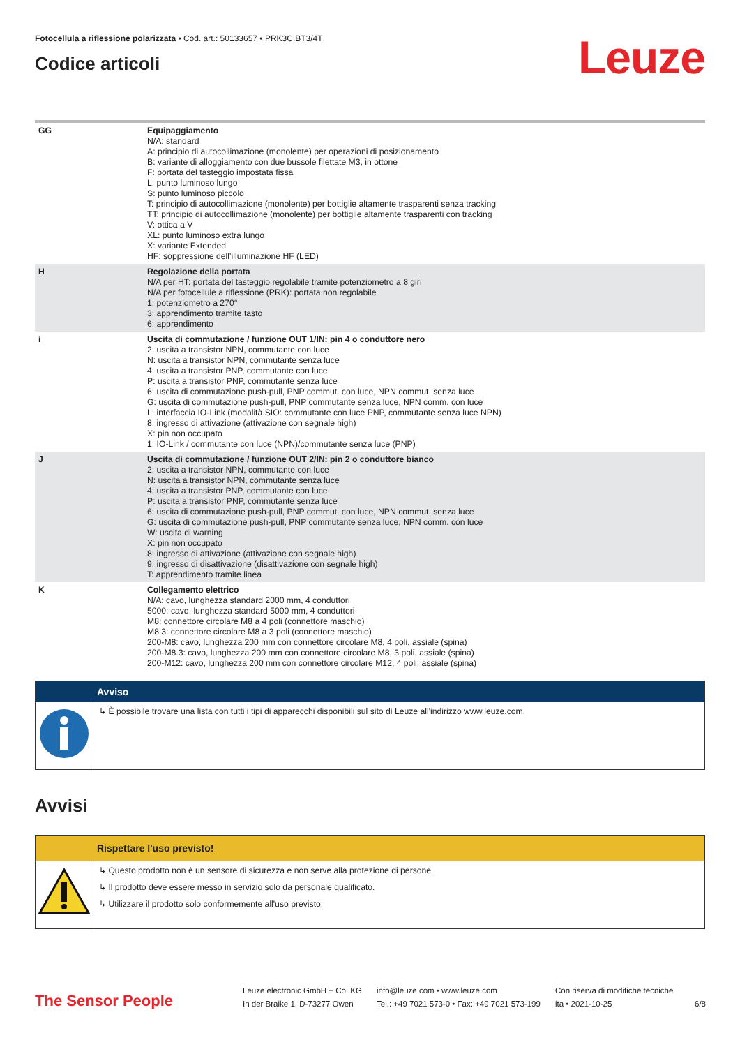Fotocellula a riflessione polarizzata • Cod. art.: 50133657 • PRK3C.BT3/4T
Codice articoli
Leuze
| GG | Equipaggiamento N/A: standard A: principio di autocollimazione (monolente) per operazioni di posizionamento B: variante di alloggiamento con due bussole filettate M3, in ottone F: portata del tasteggio impostata fissa L: punto luminoso lungo S: punto luminoso piccolo T: principio di autocollimazione (monolente) per bottiglie altamente trasparenti senza tracking TT: principio di autocollimazione (monolente) per bottiglie altamente trasparenti con tracking V: ottica a V XL: punto luminoso extra lungo X: variante Extended HF: soppressione dell’illuminazione HF (LED) |
| H | Regolazione della portata N/A per HT: portata del tasteggio regolabile tramite potenziometro a 8 giri N/A per fotocellule a riflessione (PRK): portata non regolabile 1: potenziometro a 270° 3: apprendimento tramite tasto 6: apprendimento |
| i | Uscita di commutazione / funzione OUT 1/IN: pin 4 o conduttore nero 2: uscita a transistor NPN, commutante con luce N: uscita a transistor NPN, commutante senza luce 4: uscita a transistor PNP, commutante con luce P: uscita a transistor PNP, commutante senza luce 6: uscita di commutazione push-pull, PNP commut. con luce, NPN commut. senza luce G: uscita di commutazione push-pull, PNP commutante senza luce, NPN comm. con luce L: interfaccia IO-Link (modalità SIO: commutante con luce PNP, commutante senza luce NPN) 8: ingresso di attivazione (attivazione con segnale high) X: pin non occupato 1: IO-Link / commutante con luce (NPN)/commutante senza luce (PNP) |
| J | Uscita di commutazione / funzione OUT 2/IN: pin 2 o conduttore bianco 2: uscita a transistor NPN, commutante con luce N: uscita a transistor NPN, commutante senza luce 4: uscita a transistor PNP, commutante con luce P: uscita a transistor PNP, commutante senza luce 6: uscita di commutazione push-pull, PNP commut. con luce, NPN commut. senza luce G: uscita di commutazione push-pull, PNP commutante senza luce, NPN comm. con luce W: uscita di warning X: pin non occupato 8: ingresso di attivazione (attivazione con segnale high) 9: ingresso di disattivazione (disattivazione con segnale high) T: apprendimento tramite linea |
| K | Collegamento elettrico N/A: cavo, lunghezza standard 2000 mm, 4 conduttori 5000: cavo, lunghezza standard 5000 mm, 4 conduttori M8: connettore circolare M8 a 4 poli (connettore maschio) M8.3: connettore circolare M8 a 3 poli (connettore maschio) 200-M8: cavo, lunghezza 200 mm con connettore circolare M8, 4 poli, assiale (spina) 200-M8.3: cavo, lunghezza 200 mm con connettore circolare M8, 3 poli, assiale (spina) 200-M12: cavo, lunghezza 200 mm con connettore circolare M12, 4 poli, assiale (spina) |
Avviso
↳ È possibile trovare una lista con tutti i tipi di apparecchi disponibili sul sito di Leuze all'indirizzo www.leuze.com.
Avvisi
Rispettare l'uso previsto!
↳ Questo prodotto non è un sensore di sicurezza e non serve alla protezione di persone.
↳ Il prodotto deve essere messo in servizio solo da personale qualificato.
↳ Utilizzare il prodotto solo conformemente all'uso previsto.
The Sensor People
Leuze electronic GmbH + Co. KG
In der Braike 1, D-73277 Owen
info@leuze.com • www.leuze.com
Tel.: +49 7021 573-0 • Fax: +49 7021 573-199
Con riserva di modifiche tecniche
ita • 2021-10-25
6/8